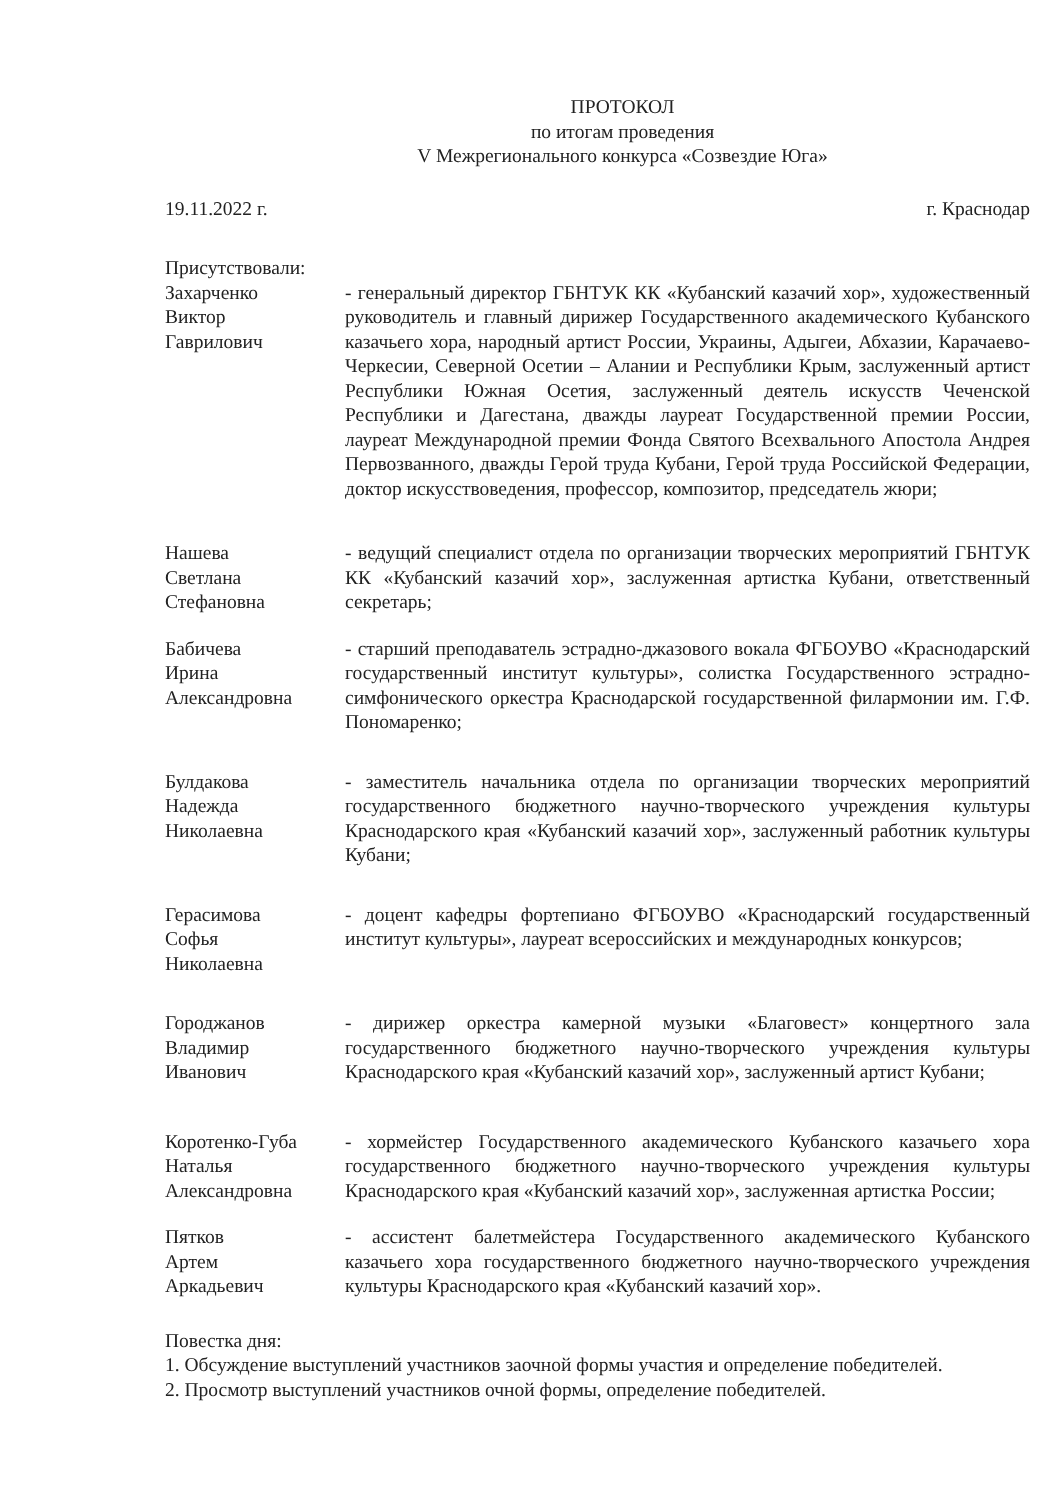ПРОТОКОЛ
по итогам проведения
V Межрегионального конкурса «Созвездие Юга»
19.11.2022 г. г. Краснодар
Присутствовали:
Захарченко
Виктор
Гаврилович
- генеральный директор ГБНТУК КК «Кубанский казачий хор», художественный руководитель и главный дирижер Государственного академического Кубанского казачьего хора, народный артист России, Украины, Адыгеи, Абхазии, Карачаево-Черкесии, Северной Осетии – Алании и Республики Крым, заслуженный артист Республики Южная Осетия, заслуженный деятель искусств Чеченской Республики и Дагестана, дважды лауреат Государственной премии России, лауреат Международной премии Фонда Святого Всехвального Апостола Андрея Первозванного, дважды Герой труда Кубани, Герой труда Российской Федерации, доктор искусствоведения, профессор, композитор, председатель жюри;
Нашева
Светлана
Стефановна
- ведущий специалист отдела по организации творческих мероприятий ГБНТУК КК «Кубанский казачий хор», заслуженная артистка Кубани, ответственный секретарь;
Бабичева
Ирина
Александровна
- старший преподаватель эстрадно-джазового вокала ФГБОУВО «Краснодарский государственный институт культуры», солистка Государственного эстрадно-симфонического оркестра Краснодарской государственной филармонии им. Г.Ф. Пономаренко;
Булдакова
Надежда
Николаевна
- заместитель начальника отдела по организации творческих мероприятий государственного бюджетного научно-творческого учреждения культуры Краснодарского края «Кубанский казачий хор», заслуженный работник культуры Кубани;
Герасимова
Софья
Николаевна
- доцент кафедры фортепиано ФГБОУВО «Краснодарский государственный институт культуры», лауреат всероссийских и международных конкурсов;
Городжанов
Владимир
Иванович
- дирижер оркестра камерной музыки «Благовест» концертного зала государственного бюджетного научно-творческого учреждения культуры Краснодарского края «Кубанский казачий хор», заслуженный артист Кубани;
Коротенко-Губа
Наталья
Александровна
- хормейстер Государственного академического Кубанского казачьего хора государственного бюджетного научно-творческого учреждения культуры Краснодарского края «Кубанский казачий хор», заслуженная артистка России;
Пятков
Артем
Аркадьевич
- ассистент балетмейстера Государственного академического Кубанского казачьего хора государственного бюджетного научно-творческого учреждения культуры Краснодарского края «Кубанский казачий хор».
Повестка дня:
1. Обсуждение выступлений участников заочной формы участия и определение победителей.
2. Просмотр выступлений участников очной формы, определение победителей.